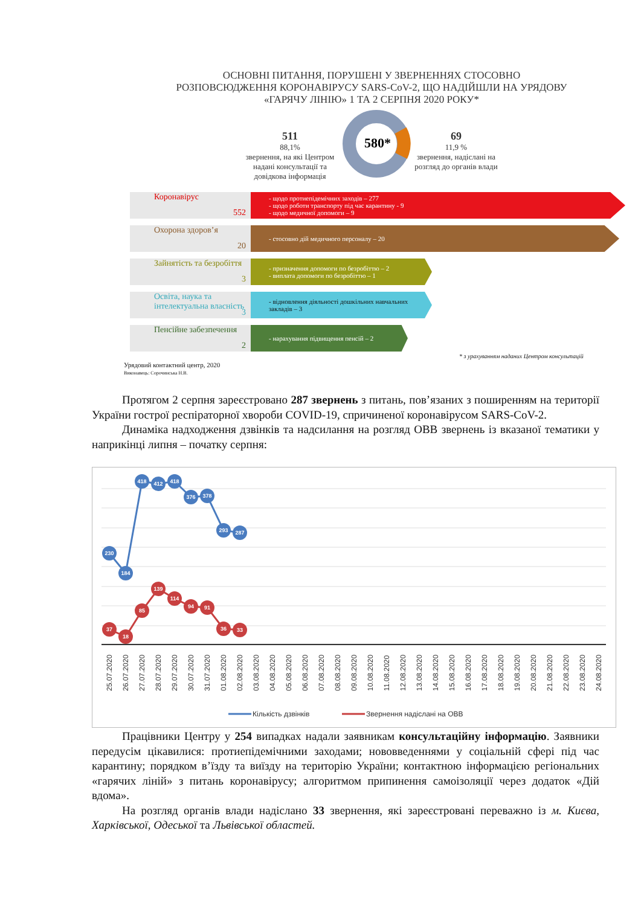ОСНОВНІ ПИТАННЯ, ПОРУШЕНІ У ЗВЕРНЕННЯХ СТОСОВНО РОЗПОВСЮДЖЕННЯ КОРОНАВІРУСУ SARS-CoV-2, ЩО НАДІЙШЛИ НА УРЯДОВУ «ГАРЯЧУ ЛІНІЮ» 1 ТА 2 СЕРПНЯ 2020 РОКУ*
511
88,1%
звернення, на які Центром надані консультації та довідкова інформація
580*
69
11,9 %
звернення, надіслані на розгляд до органів влади
Коронавірус
552
- щодо протиепідемічних заходів – 277
- щодо роботи транспорту під час карантину - 9
- щодо медичної допомоги – 9
Охорона здоров’я
20
- стосовно дій медичного персоналу – 20
Зайнятість та безробіття
3
- призначення допомоги по безробіттю – 2
- виплата допомоги по безробіттю – 1
Освіта, наука та інтелектуальна власність
3
- відновлення діяльності дошкільних навчальних закладів – 3
Пенсійне забезпечення
2
- нарахування підвищення пенсій – 2
* з урахуванням наданих Центром консультацій
Урядовий контактний центр, 2020
Виконавець: Сорочинська Н.В.
Протягом 2 серпня зареєстровано 287 звернень з питань, пов’язаних з поширенням на території України гострої респіраторної хвороби COVID-19, спричиненої коронавірусом SARS-CoV-2.
Динаміка надходження дзвінків та надсилання на розгляд ОВВ звернень із вказаної тематики у наприкінці липня – початку серпня:
230
184
418
412
418
376
378
293
287
37
18
85
139
114
94
91
36
33
25.07.2020
26.07.2020
27.07.2020
28.07.2020
29.07.2020
30.07.2020
31.07.2020
01.08.2020
02.08.2020
03.08.2020
04.08.2020
05.08.2020
06.08.2020
07.08.2020
08.08.2020
09.08.2020
10.08.2020
11.08.2020
12.08.2020
13.08.2020
14.08.2020
15.08.2020
16.08.2020
17.08.2020
18.08.2020
19.08.2020
20.08.2020
21.08.2020
22.08.2020
23.08.2020
24.08.2020
Кількість дзвінків
Звернення надіслані на ОВВ
Працівники Центру у 254 випадках надали заявникам консультаційну інформацію. Заявники передусім цікавилися: протиепідемічними заходами; нововведеннями у соціальній сфері під час карантину; порядком в’їзду та виїзду на територію України; контактною інформацією регіональних «гарячих ліній» з питань коронавірусу; алгоритмом припинення самоізоляції через додаток «Дій вдома».
На розгляд органів влади надіслано 33 звернення, які зареєстровані переважно із м. Києва, Харківської, Одеської та Львівської областей.